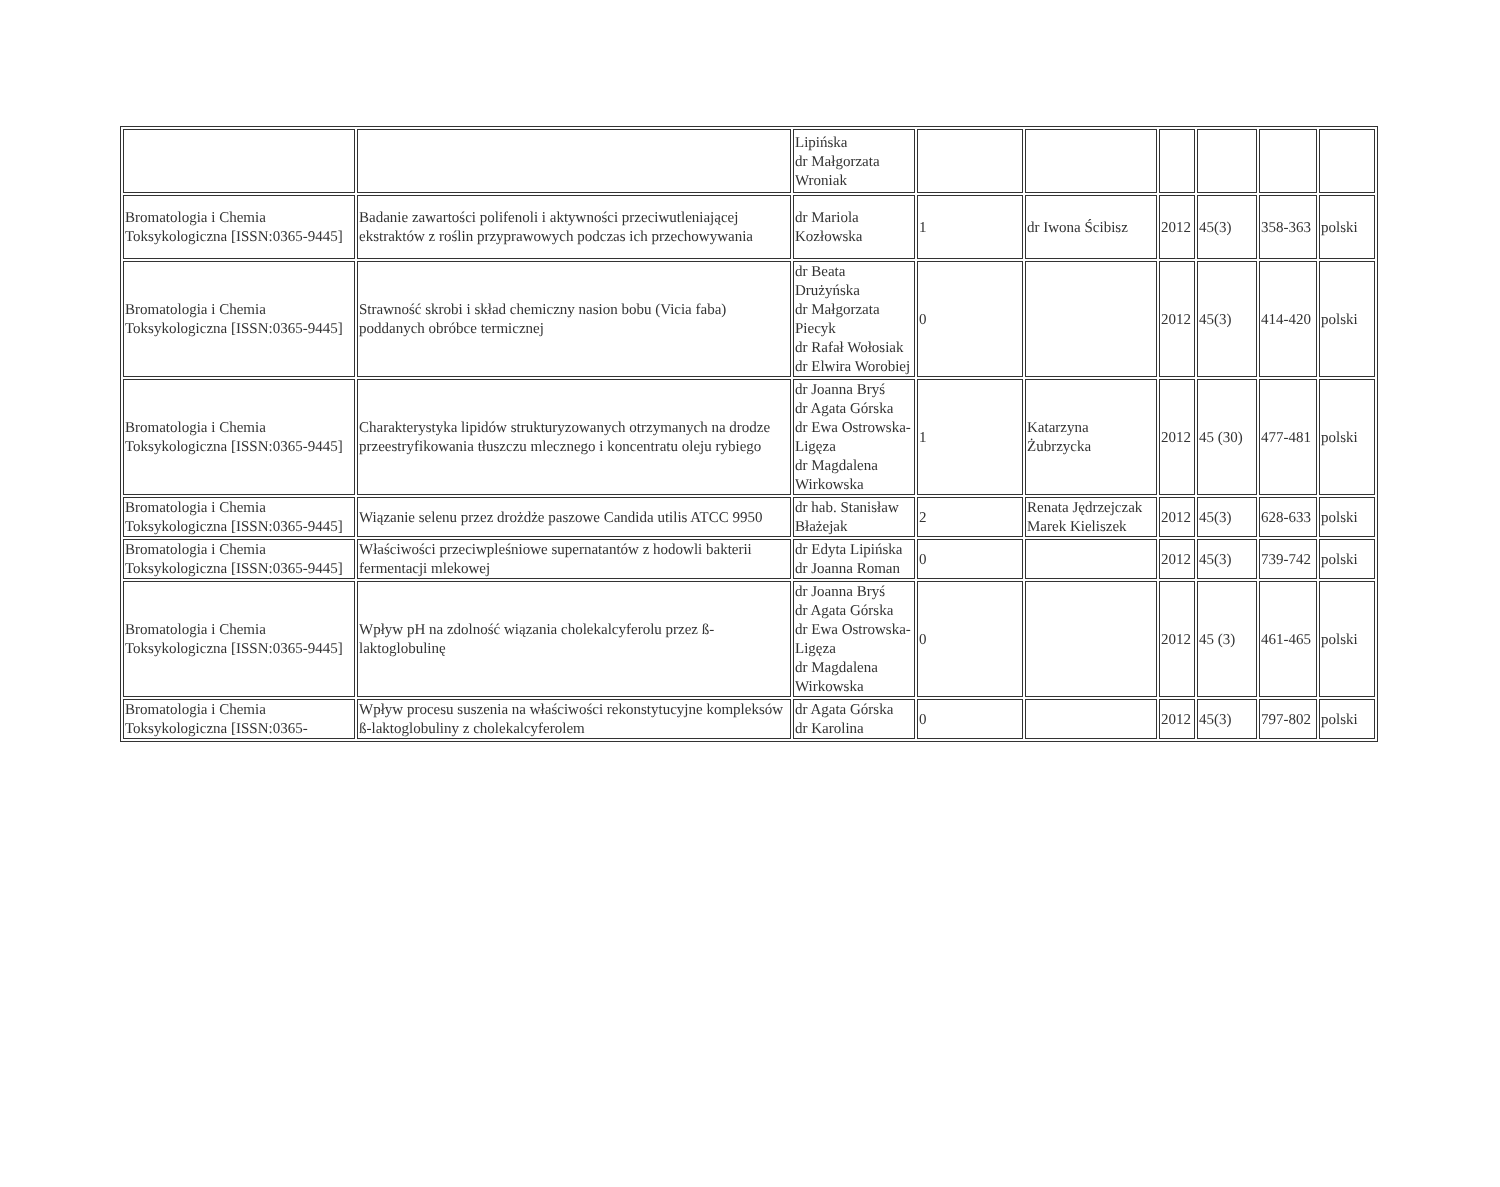| | | Lipińska dr Małgorzata Wroniak | | | | | | |
| Bromatologia i Chemia Toksykologiczna [ISSN:0365-9445] | Badanie zawartości polifenoli i aktywności przeciwutleniającej ekstraktów z roślin przyprawowych podczas ich przechowywania | dr Mariola Kozłowska | 1 | dr Iwona Ścibisz | 2012 | 45(3) | 358-363 | polski |
| Bromatologia i Chemia Toksykologiczna [ISSN:0365-9445] | Strawność skrobi i skład chemiczny nasion bobu (Vicia faba) poddanych obróbce termicznej | dr Beata Drużyńska dr Małgorzata Piecyk dr Rafał Wołosiak dr Elwira Worobiej | 0 | | 2012 | 45(3) | 414-420 | polski |
| Bromatologia i Chemia Toksykologiczna [ISSN:0365-9445] | Charakterystyka lipidów strukturyzowanych otrzymanych na drodze przeestryfikowania tłuszczu mlecznego i koncentratu oleju rybiego | dr Joanna Bryś dr Agata Górska dr Ewa Ostrowska-Ligęza dr Magdalena Wirkowska | 1 | Katarzyna Żubrzycka | 2012 | 45 (30) | 477-481 | polski |
| Bromatologia i Chemia Toksykologiczna [ISSN:0365-9445] | Wiązanie selenu przez drożdże paszowe Candida utilis ATCC 9950 | dr hab. Stanisław Błażejak | 2 | Renata Jędrzejczak Marek Kieliszek | 2012 | 45(3) | 628-633 | polski |
| Bromatologia i Chemia Toksykologiczna [ISSN:0365-9445] | Właściwości przeciwpleśniowe supernatantów z hodowli bakterii fermentacji mlekowej | dr Edyta Lipińska dr Joanna Roman | 0 | | 2012 | 45(3) | 739-742 | polski |
| Bromatologia i Chemia Toksykologiczna [ISSN:0365-9445] | Wpływ pH na zdolność wiązania cholekalcyferolu przez ß-laktoglobulinę | dr Joanna Bryś dr Agata Górska dr Ewa Ostrowska-Ligęza dr Magdalena Wirkowska | 0 | | 2012 | 45 (3) | 461-465 | polski |
| Bromatologia i Chemia Toksykologiczna [ISSN:0365- | Wpływ procesu suszenia na właściwości rekonstytucyjne kompleksów ß-laktoglobuliny z cholekalcyferolem | dr Agata Górska dr Karolina | 0 | | 2012 | 45(3) | 797-802 | polski |